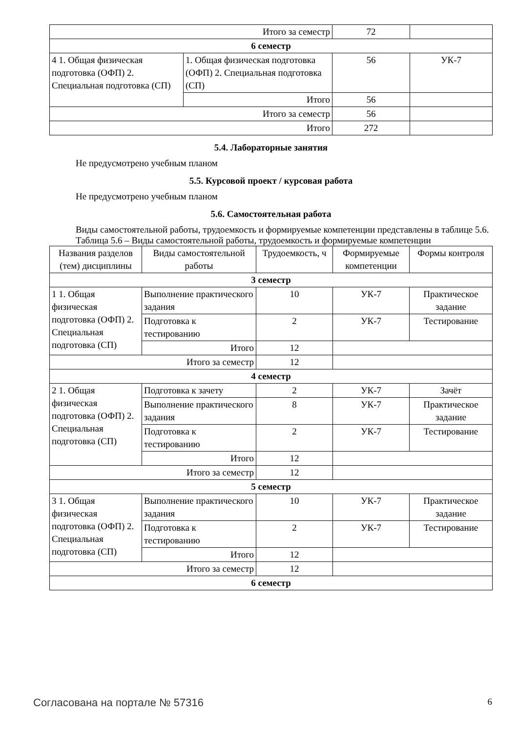| Итого за семестр | | 72 | |
| 6 семестр | | | |
| 4 1. Общая физическая подготовка (ОФП) 2. Специальная подготовка (СП) | 1. Общая физическая подготовка (ОФП) 2. Специальная подготовка (СП) | 56 | УК-7 |
| | Итого | 56 | |
| Итого за семестр | | 56 | |
| Итого | | 272 | |
5.4. Лабораторные занятия
Не предусмотрено учебным планом
5.5. Курсовой проект / курсовая работа
Не предусмотрено учебным планом
5.6. Самостоятельная работа
Виды самостоятельной работы, трудоемкость и формируемые компетенции представлены в таблице 5.6.
Таблица 5.6 – Виды самостоятельной работы, трудоемкость и формируемые компетенции
| Названия разделов (тем) дисциплины | Виды самостоятельной работы | Трудоемкость, ч | Формируемые компетенции | Формы контроля |
| --- | --- | --- | --- | --- |
| 3 семестр | | | | |
| 1 1. Общая физическая подготовка (ОФП) 2. Специальная подготовка (СП) | Выполнение практического задания | 10 | УК-7 | Практическое задание |
| | Подготовка к тестированию | 2 | УК-7 | Тестирование |
| | Итого | 12 | | |
| Итого за семестр | | 12 | | |
| 4 семестр | | | | |
| 2 1. Общая физическая подготовка (ОФП) 2. Специальная подготовка (СП) | Подготовка к зачету | 2 | УК-7 | Зачёт |
| | Выполнение практического задания | 8 | УК-7 | Практическое задание |
| | Подготовка к тестированию | 2 | УК-7 | Тестирование |
| | Итого | 12 | | |
| Итого за семестр | | 12 | | |
| 5 семестр | | | | |
| 3 1. Общая физическая подготовка (ОФП) 2. Специальная подготовка (СП) | Выполнение практического задания | 10 | УК-7 | Практическое задание |
| | Подготовка к тестированию | 2 | УК-7 | Тестирование |
| | Итого | 12 | | |
| Итого за семестр | | 12 | | |
| 6 семестр | | | | |
Согласована на портале № 57316 6